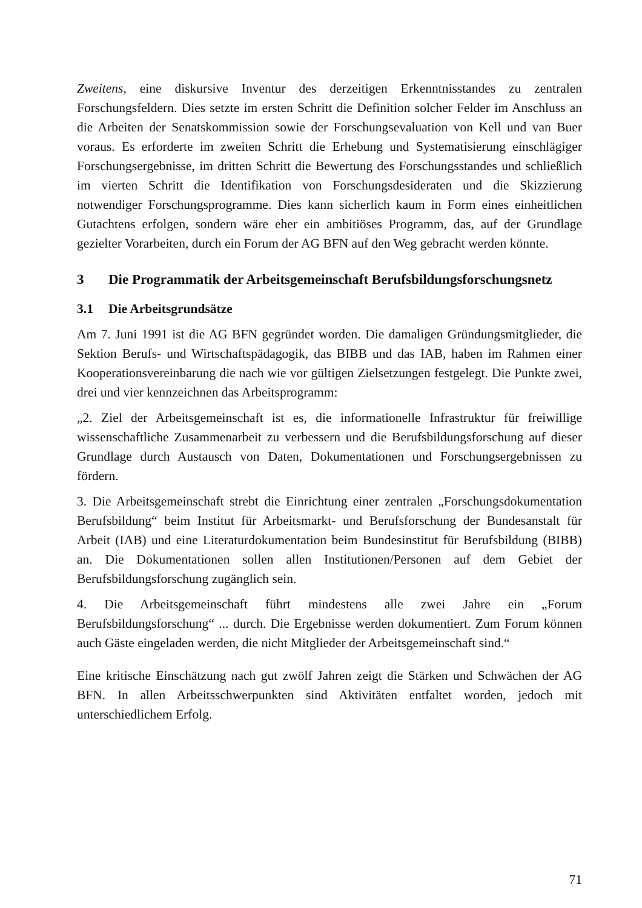Zweitens, eine diskursive Inventur des derzeitigen Erkenntnisstandes zu zentralen Forschungsfeldern. Dies setzte im ersten Schritt die Definition solcher Felder im Anschluss an die Arbeiten der Senatskommission sowie der Forschungsevaluation von Kell und van Buer voraus. Es erforderte im zweiten Schritt die Erhebung und Systematisierung einschlägiger Forschungsergebnisse, im dritten Schritt die Bewertung des Forschungsstandes und schließlich im vierten Schritt die Identifikation von Forschungsdesideraten und die Skizzierung notwendiger Forschungsprogramme. Dies kann sicherlich kaum in Form eines einheitlichen Gutachtens erfolgen, sondern wäre eher ein ambitiöses Programm, das, auf der Grundlage gezielter Vorarbeiten, durch ein Forum der AG BFN auf den Weg gebracht werden könnte.
3 Die Programmatik der Arbeitsgemeinschaft Berufsbildungsforschungsnetz
3.1 Die Arbeitsgrundsätze
Am 7. Juni 1991 ist die AG BFN gegründet worden. Die damaligen Gründungsmitglieder, die Sektion Berufs- und Wirtschaftspädagogik, das BIBB und das IAB, haben im Rahmen einer Kooperationsvereinbarung die nach wie vor gültigen Zielsetzungen festgelegt. Die Punkte zwei, drei und vier kennzeichnen das Arbeitsprogramm:
„2. Ziel der Arbeitsgemeinschaft ist es, die informationelle Infrastruktur für freiwillige wissenschaftliche Zusammenarbeit zu verbessern und die Berufsbildungsforschung auf dieser Grundlage durch Austausch von Daten, Dokumentationen und Forschungsergebnissen zu fördern.
3. Die Arbeitsgemeinschaft strebt die Einrichtung einer zentralen „Forschungsdokumentation Berufsbildung“ beim Institut für Arbeitsmarkt- und Berufsforschung der Bundesanstalt für Arbeit (IAB) und eine Literaturdokumentation beim Bundesinstitut für Berufsbildung (BIBB) an. Die Dokumentationen sollen allen Institutionen/Personen auf dem Gebiet der Berufsbildungsforschung zugänglich sein.
4. Die Arbeitsgemeinschaft führt mindestens alle zwei Jahre ein „Forum Berufsbildungsforschung“ ... durch. Die Ergebnisse werden dokumentiert. Zum Forum können auch Gäste eingeladen werden, die nicht Mitglieder der Arbeitsgemeinschaft sind.“
Eine kritische Einschätzung nach gut zwölf Jahren zeigt die Stärken und Schwächen der AG BFN. In allen Arbeitsschwerpunkten sind Aktivitäten entfaltet worden, jedoch mit unterschiedlichem Erfolg.
71